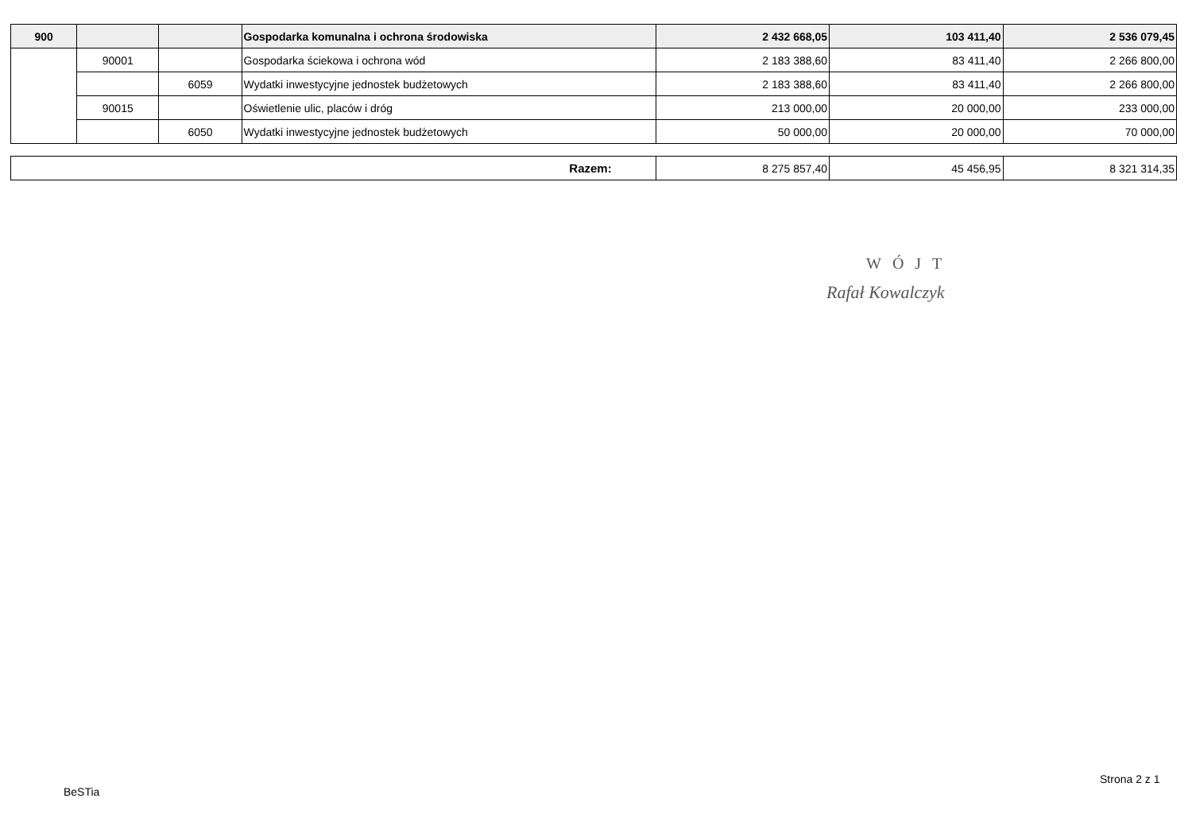| 900 | | | Gospodarka komunalna i ochrona środowiska | 2 432 668,05 | 103 411,40 | 2 536 079,45 |
| | 90001 | | Gospodarka ściekowa i ochrona wód | 2 183 388,60 | 83 411,40 | 2 266 800,00 |
| | | 6059 | Wydatki inwestycyjne jednostek budżetowych | 2 183 388,60 | 83 411,40 | 2 266 800,00 |
| | 90015 | | Oświetlenie ulic, placów i dróg | 213 000,00 | 20 000,00 | 233 000,00 |
| | | 6050 | Wydatki inwestycyjne jednostek budżetowych | 50 000,00 | 20 000,00 | 70 000,00 |
| Razem: | 8 275 857,40 | 45 456,95 | 8 321 314,35 |
WÓJT
Rafał Kowalczyk
BeSTia
Strona 2 z 1